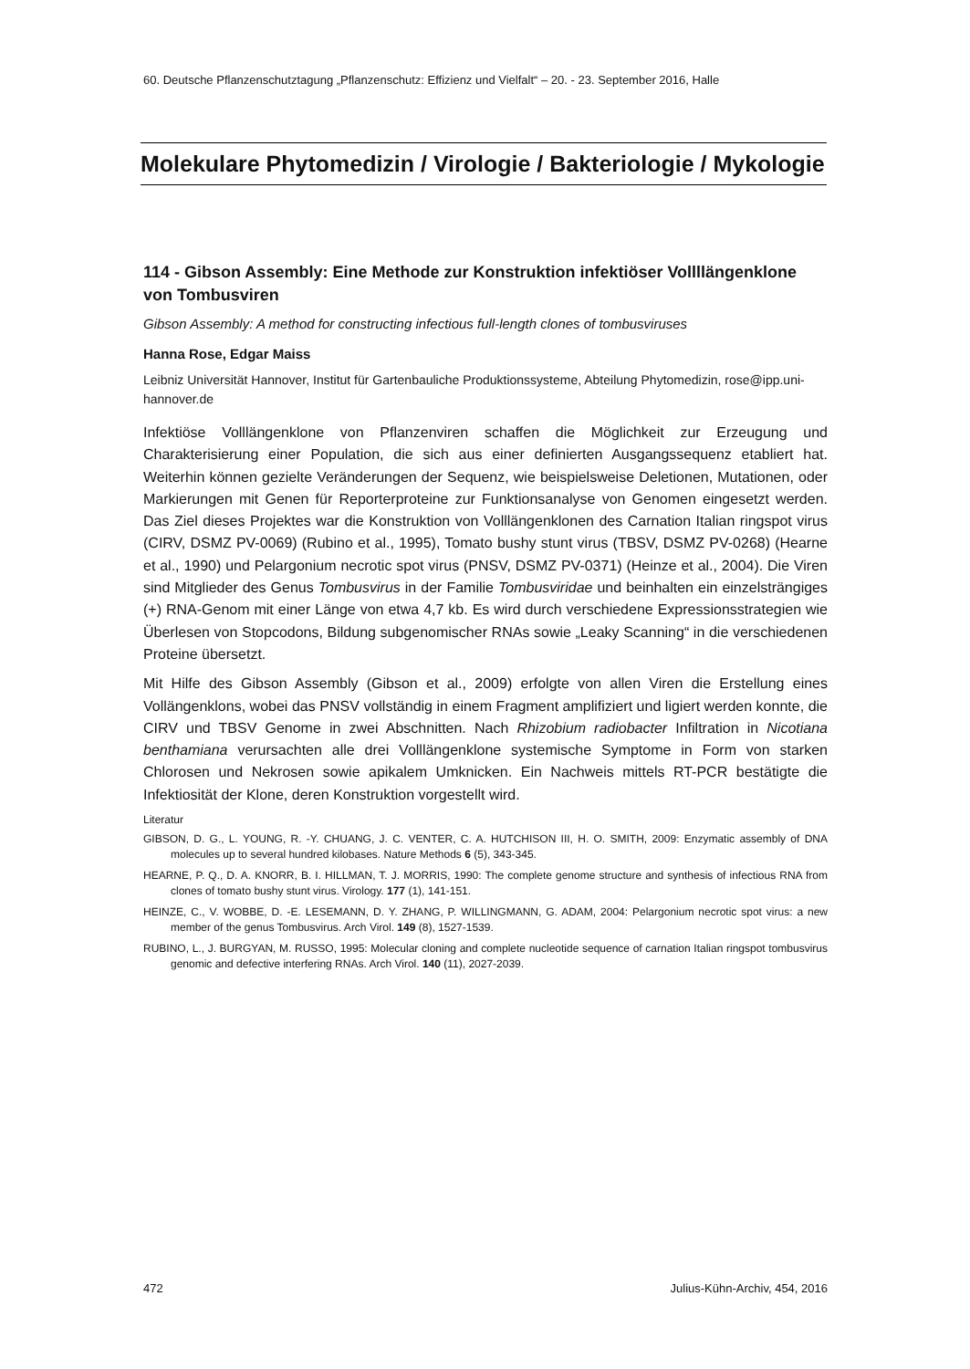60. Deutsche Pflanzenschutztagung „Pflanzenschutz: Effizienz und Vielfalt“ – 20. - 23. September 2016, Halle
Molekulare Phytomedizin / Virologie / Bakteriologie / Mykologie
114 - Gibson Assembly: Eine Methode zur Konstruktion infektiöser Vollllängenklone von Tombusviren
Gibson Assembly: A method for constructing infectious full-length clones of tombusviruses
Hanna Rose, Edgar Maiss
Leibniz Universität Hannover, Institut für Gartenbauliche Produktionssysteme, Abteilung Phytomedizin, rose@ipp.uni-hannover.de
Infektiöse Volllängenklone von Pflanzenviren schaffen die Möglichkeit zur Erzeugung und Charakterisierung einer Population, die sich aus einer definierten Ausgangssequenz etabliert hat. Weiterhin können gezielte Veränderungen der Sequenz, wie beispielsweise Deletionen, Mutationen, oder Markierungen mit Genen für Reporterproteine zur Funktionsanalyse von Genomen eingesetzt werden. Das Ziel dieses Projektes war die Konstruktion von Volllängenklonen des Carnation Italian ringspot virus (CIRV, DSMZ PV-0069) (Rubino et al., 1995), Tomato bushy stunt virus (TBSV, DSMZ PV-0268) (Hearne et al., 1990) und Pelargonium necrotic spot virus (PNSV, DSMZ PV-0371) (Heinze et al., 2004). Die Viren sind Mitglieder des Genus Tombusvirus in der Familie Tombusviridae und beinhalten ein einzelsträngiges (+) RNA-Genom mit einer Länge von etwa 4,7 kb. Es wird durch verschiedene Expressionsstrategien wie Überlesen von Stopcodons, Bildung subgenomischer RNAs sowie „Leaky Scanning“ in die verschiedenen Proteine übersetzt.
Mit Hilfe des Gibson Assembly (Gibson et al., 2009) erfolgte von allen Viren die Erstellung eines Vollängenklons, wobei das PNSV vollständig in einem Fragment amplifiziert und ligiert werden konnte, die CIRV und TBSV Genome in zwei Abschnitten. Nach Rhizobium radiobacter Infiltration in Nicotiana benthamiana verursachten alle drei Volllängenklone systemische Symptome in Form von starken Chlorosen und Nekrosen sowie apikalem Umknicken. Ein Nachweis mittels RT-PCR bestätigte die Infektiosität der Klone, deren Konstruktion vorgestellt wird.
Literatur
GIBSON, D. G., L. YOUNG, R. -Y. CHUANG, J. C. VENTER, C. A. HUTCHISON III, H. O. SMITH, 2009: Enzymatic assembly of DNA molecules up to several hundred kilobases. Nature Methods 6 (5), 343-345.
HEARNE, P. Q., D. A. KNORR, B. I. HILLMAN, T. J. MORRIS, 1990: The complete genome structure and synthesis of infectious RNA from clones of tomato bushy stunt virus. Virology. 177 (1), 141-151.
HEINZE, C., V. WOBBE, D. -E. LESEMANN, D. Y. ZHANG, P. WILLINGMANN, G. ADAM, 2004: Pelargonium necrotic spot virus: a new member of the genus Tombusvirus. Arch Virol. 149 (8), 1527-1539.
RUBINO, L., J. BURGYAN, M. RUSSO, 1995: Molecular cloning and complete nucleotide sequence of carnation Italian ringspot tombusvirus genomic and defective interfering RNAs. Arch Virol. 140 (11), 2027-2039.
472 Julius-Kühn-Archiv, 454, 2016